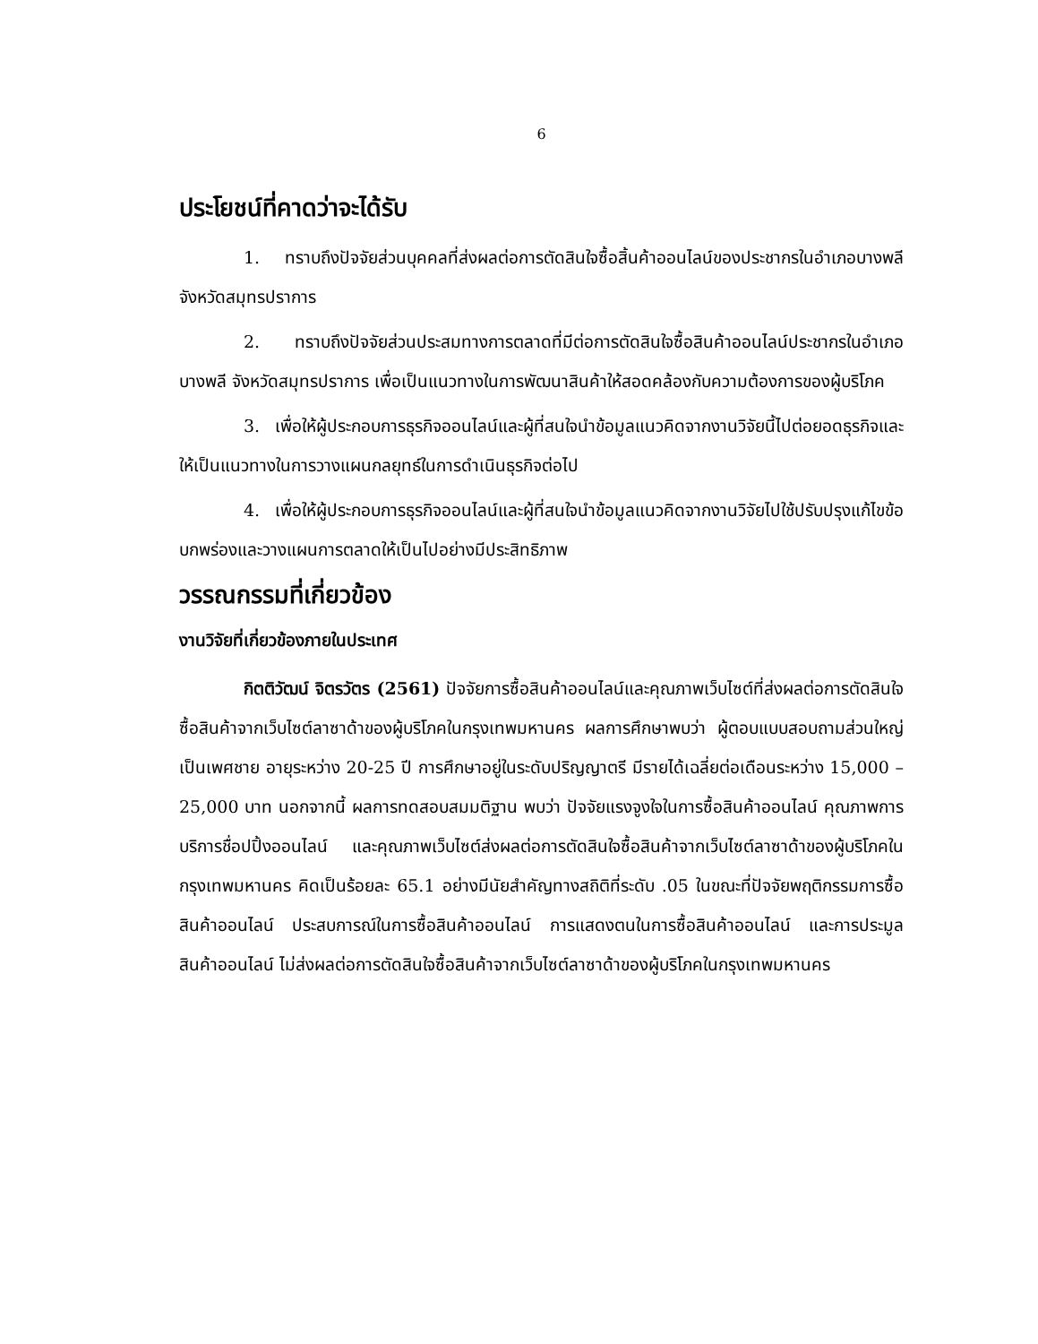6
ประโยชน์ที่คาดว่าจะได้รับ
1. ทราบถึงปัจจัยส่วนบุคคลที่ส่งผลต่อการตัดสินใจซื้อสิ้นค้าออนไลน์ของประชากรในอำเภอบางพลี จังหวัดสมุทรปราการ
2. ทราบถึงปัจจัยส่วนประสมทางการตลาดที่มีต่อการตัดสินใจซื้อสินค้าออนไลน์ประชากรในอำเภอบางพลี จังหวัดสมุทรปราการ เพื่อเป็นแนวทางในการพัฒนาสินค้าให้สอดคล้องกับความต้องการของผู้บริโภค
3. เพื่อให้ผู้ประกอบการธุรกิจออนไลน์และผู้ที่สนใจนำข้อมูลแนวคิดจากงานวิจัยนี้ไปต่อยอดธุรกิจและให้เป็นแนวทางในการวางแผนกลยุทธ์ในการดำเนินธุรกิจต่อไป
4. เพื่อให้ผู้ประกอบการธุรกิจออนไลน์และผู้ที่สนใจนำข้อมูลแนวคิดจากงานวิจัยไปใช้ปรับปรุงแก้ไขข้อบกพร่องและวางแผนการตลาดให้เป็นไปอย่างมีประสิทธิภาพ
วรรณกรรมที่เกี่ยวข้อง
งานวิจัยที่เกี่ยวข้องภายในประเทศ
กิตติวัฒน์ จิตรวัตร (2561) ปัจจัยการซื้อสินค้าออนไลน์และคุณภาพเว็บไซต์ที่ส่งผลต่อการตัดสินใจซื้อสินค้าจากเว็บไซต์ลาซาด้าของผู้บริโภคในกรุงเทพมหานคร ผลการศึกษาพบว่า ผู้ตอบแบบสอบถามส่วนใหญ่เป็นเพศชาย อายุระหว่าง 20-25 ปี การศึกษาอยู่ในระดับปริญญาตรี มีรายได้เฉลี่ยต่อเดือนระหว่าง 15,000 – 25,000 บาท นอกจากนี้ ผลการทดสอบสมมติฐาน พบว่า ปัจจัยแรงจูงใจในการซื้อสินค้าออนไลน์ คุณภาพการบริการชื่อปปิ้งออนไลน์ และคุณภาพเว็บไซต์ส่งผลต่อการตัดสินใจซื้อสินค้าจากเว็บไซต์ลาซาด้าของผู้บริโภคในกรุงเทพมหานคร คิดเป็นร้อยละ 65.1 อย่างมีนัยสำคัญทางสถิติที่ระดับ .05 ในขณะที่ปัจจัยพฤติกรรมการซื้อสินค้าออนไลน์ ประสบการณ์ในการซื้อสินค้าออนไลน์ การแสดงตนในการซื้อสินค้าออนไลน์ และการประมูลสินค้าออนไลน์ ไม่ส่งผลต่อการตัดสินใจซื้อสินค้าจากเว็บไซต์ลาซาด้าของผู้บริโภคในกรุงเทพมหานคร